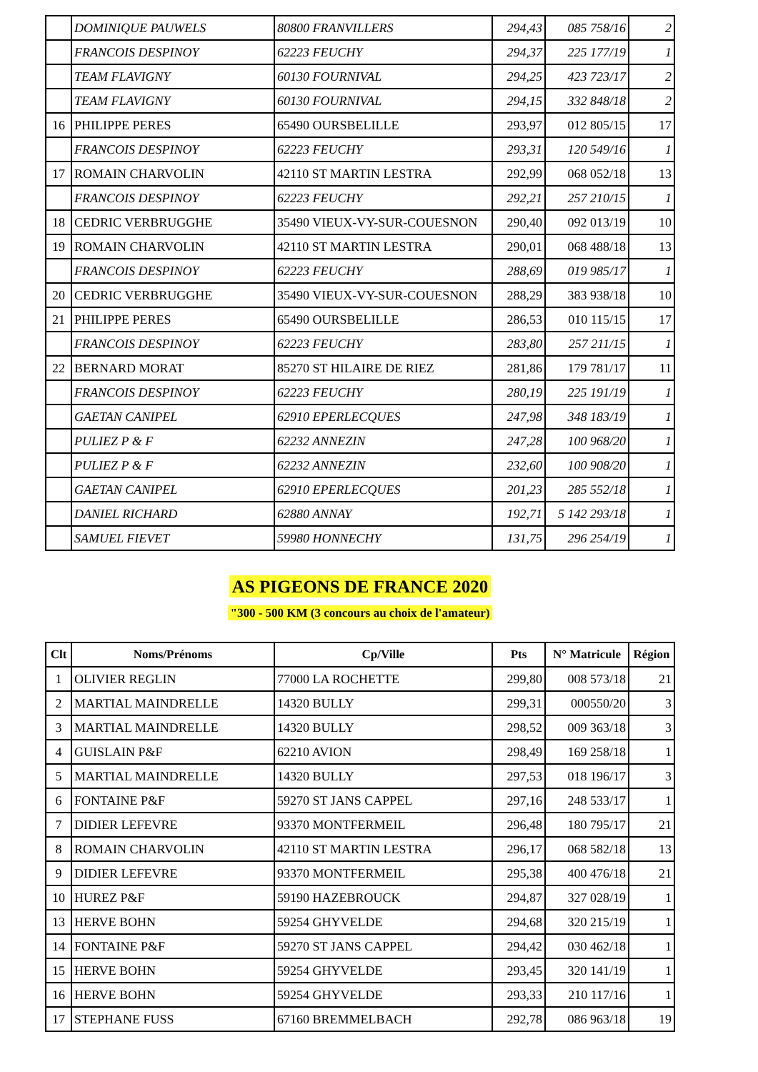| | DOMINIQUE PAUWELS | 80800 FRANVILLERS | 294,43 | 085 758/16 | 2 |
| | FRANCOIS DESPINOY | 62223 FEUCHY | 294,37 | 225 177/19 | 1 |
| | TEAM FLAVIGNY | 60130 FOURNIVAL | 294,25 | 423 723/17 | 2 |
| | TEAM FLAVIGNY | 60130 FOURNIVAL | 294,15 | 332 848/18 | 2 |
| 16 | PHILIPPE PERES | 65490 OURSBELILLE | 293,97 | 012 805/15 | 17 |
| | FRANCOIS DESPINOY | 62223 FEUCHY | 293,31 | 120 549/16 | 1 |
| 17 | ROMAIN CHARVOLIN | 42110 ST MARTIN LESTRA | 292,99 | 068 052/18 | 13 |
| | FRANCOIS DESPINOY | 62223 FEUCHY | 292,21 | 257 210/15 | 1 |
| 18 | CEDRIC VERBRUGGHE | 35490 VIEUX-VY-SUR-COUESNON | 290,40 | 092 013/19 | 10 |
| 19 | ROMAIN CHARVOLIN | 42110 ST MARTIN LESTRA | 290,01 | 068 488/18 | 13 |
| | FRANCOIS DESPINOY | 62223 FEUCHY | 288,69 | 019 985/17 | 1 |
| 20 | CEDRIC VERBRUGGHE | 35490 VIEUX-VY-SUR-COUESNON | 288,29 | 383 938/18 | 10 |
| 21 | PHILIPPE PERES | 65490 OURSBELILLE | 286,53 | 010 115/15 | 17 |
| | FRANCOIS DESPINOY | 62223 FEUCHY | 283,80 | 257 211/15 | 1 |
| 22 | BERNARD MORAT | 85270 ST HILAIRE DE RIEZ | 281,86 | 179 781/17 | 11 |
| | FRANCOIS DESPINOY | 62223 FEUCHY | 280,19 | 225 191/19 | 1 |
| | GAETAN CANIPEL | 62910 EPERLECQUES | 247,98 | 348 183/19 | 1 |
| | PULIEZ P & F | 62232 ANNEZIN | 247,28 | 100 968/20 | 1 |
| | PULIEZ P & F | 62232 ANNEZIN | 232,60 | 100 908/20 | 1 |
| | GAETAN CANIPEL | 62910 EPERLECQUES | 201,23 | 285 552/18 | 1 |
| | DANIEL RICHARD | 62880 ANNAY | 192,71 | 5 142 293/18 | 1 |
| | SAMUEL FIEVET | 59980 HONNECHY | 131,75 | 296 254/19 | 1 |
AS PIGEONS DE FRANCE 2020
"300 - 500 KM (3 concours au choix de l'amateur)
| Clt | Noms/Prénoms | Cp/Ville | Pts | N° Matricule | Région |
| --- | --- | --- | --- | --- | --- |
| 1 | OLIVIER REGLIN | 77000 LA ROCHETTE | 299,80 | 008 573/18 | 21 |
| 2 | MARTIAL MAINDRELLE | 14320 BULLY | 299,31 | 000550/20 | 3 |
| 3 | MARTIAL MAINDRELLE | 14320 BULLY | 298,52 | 009 363/18 | 3 |
| 4 | GUISLAIN P&F | 62210 AVION | 298,49 | 169 258/18 | 1 |
| 5 | MARTIAL MAINDRELLE | 14320 BULLY | 297,53 | 018 196/17 | 3 |
| 6 | FONTAINE P&F | 59270 ST JANS CAPPEL | 297,16 | 248 533/17 | 1 |
| 7 | DIDIER LEFEVRE | 93370 MONTFERMEIL | 296,48 | 180 795/17 | 21 |
| 8 | ROMAIN CHARVOLIN | 42110 ST MARTIN LESTRA | 296,17 | 068 582/18 | 13 |
| 9 | DIDIER LEFEVRE | 93370 MONTFERMEIL | 295,38 | 400 476/18 | 21 |
| 10 | HUREZ P&F | 59190 HAZEBROUCK | 294,87 | 327 028/19 | 1 |
| 13 | HERVE BOHN | 59254 GHYVELDE | 294,68 | 320 215/19 | 1 |
| 14 | FONTAINE P&F | 59270 ST JANS CAPPEL | 294,42 | 030 462/18 | 1 |
| 15 | HERVE BOHN | 59254 GHYVELDE | 293,45 | 320 141/19 | 1 |
| 16 | HERVE BOHN | 59254 GHYVELDE | 293,33 | 210 117/16 | 1 |
| 17 | STEPHANE FUSS | 67160 BREMMELBACH | 292,78 | 086 963/18 | 19 |